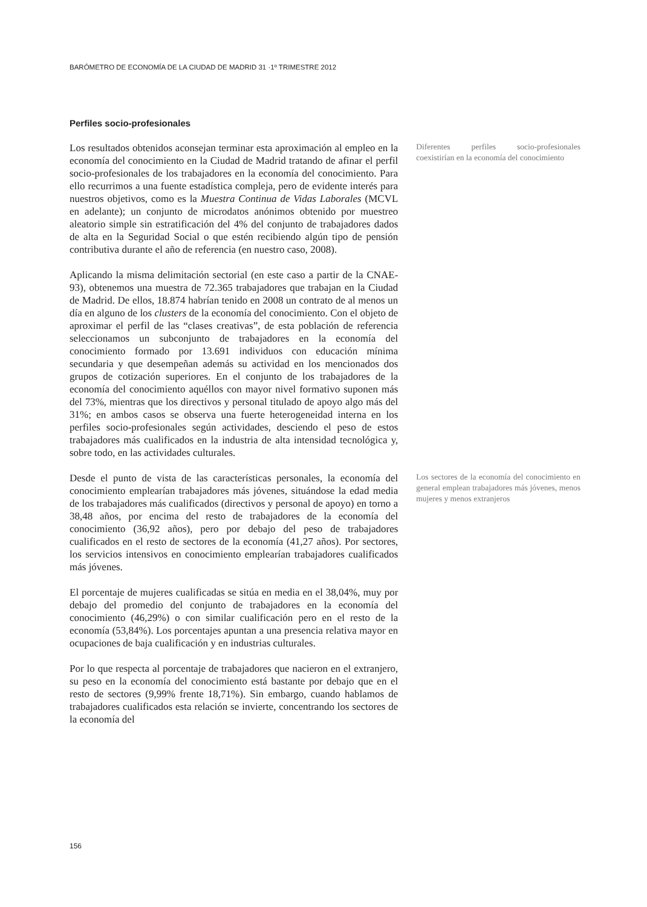BARÓMETRO DE ECONOMÍA DE LA CIUDAD DE MADRID 31 ·1º TRIMESTRE 2012
Perfiles socio-profesionales
Los resultados obtenidos aconsejan terminar esta aproximación al empleo en la economía del conocimiento en la Ciudad de Madrid tratando de afinar el perfil socio-profesionales de los trabajadores en la economía del conocimiento. Para ello recurrimos a una fuente estadística compleja, pero de evidente interés para nuestros objetivos, como es la Muestra Continua de Vidas Laborales (MCVL en adelante); un conjunto de microdatos anónimos obtenido por muestreo aleatorio simple sin estratificación del 4% del conjunto de trabajadores dados de alta en la Seguridad Social o que estén recibiendo algún tipo de pensión contributiva durante el año de referencia (en nuestro caso, 2008).
Diferentes perfiles socio-profesionales coexistirían en la economía del conocimiento
Aplicando la misma delimitación sectorial (en este caso a partir de la CNAE-93), obtenemos una muestra de 72.365 trabajadores que trabajan en la Ciudad de Madrid. De ellos, 18.874 habrían tenido en 2008 un contrato de al menos un día en alguno de los clusters de la economía del conocimiento. Con el objeto de aproximar el perfil de las “clases creativas”, de esta población de referencia seleccionamos un subconjunto de trabajadores en la economía del conocimiento formado por 13.691 individuos con educación mínima secundaria y que desempeñan además su actividad en los mencionados dos grupos de cotización superiores. En el conjunto de los trabajadores de la economía del conocimiento aquéllos con mayor nivel formativo suponen más del 73%, mientras que los directivos y personal titulado de apoyo algo más del 31%; en ambos casos se observa una fuerte heterogeneidad interna en los perfiles socio-profesionales según actividades, desciendo el peso de estos trabajadores más cualificados en la industria de alta intensidad tecnológica y, sobre todo, en las actividades culturales.
Desde el punto de vista de las características personales, la economía del conocimiento emplearían trabajadores más jóvenes, situándose la edad media de los trabajadores más cualificados (directivos y personal de apoyo) en torno a 38,48 años, por encima del resto de trabajadores de la economía del conocimiento (36,92 años), pero por debajo del peso de trabajadores cualificados en el resto de sectores de la economía (41,27 años). Por sectores, los servicios intensivos en conocimiento emplearían trabajadores cualificados más jóvenes.
Los sectores de la economía del conocimiento en general emplean trabajadores más jóvenes, menos mujeres y menos extranjeros
El porcentaje de mujeres cualificadas se sitúa en media en el 38,04%, muy por debajo del promedio del conjunto de trabajadores en la economía del conocimiento (46,29%) o con similar cualificación pero en el resto de la economía (53,84%). Los porcentajes apuntan a una presencia relativa mayor en ocupaciones de baja cualificación y en industrias culturales.
Por lo que respecta al porcentaje de trabajadores que nacieron en el extranjero, su peso en la economía del conocimiento está bastante por debajo que en el resto de sectores (9,99% frente 18,71%). Sin embargo, cuando hablamos de trabajadores cualificados esta relación se invierte, concentrando los sectores de la economía del
156